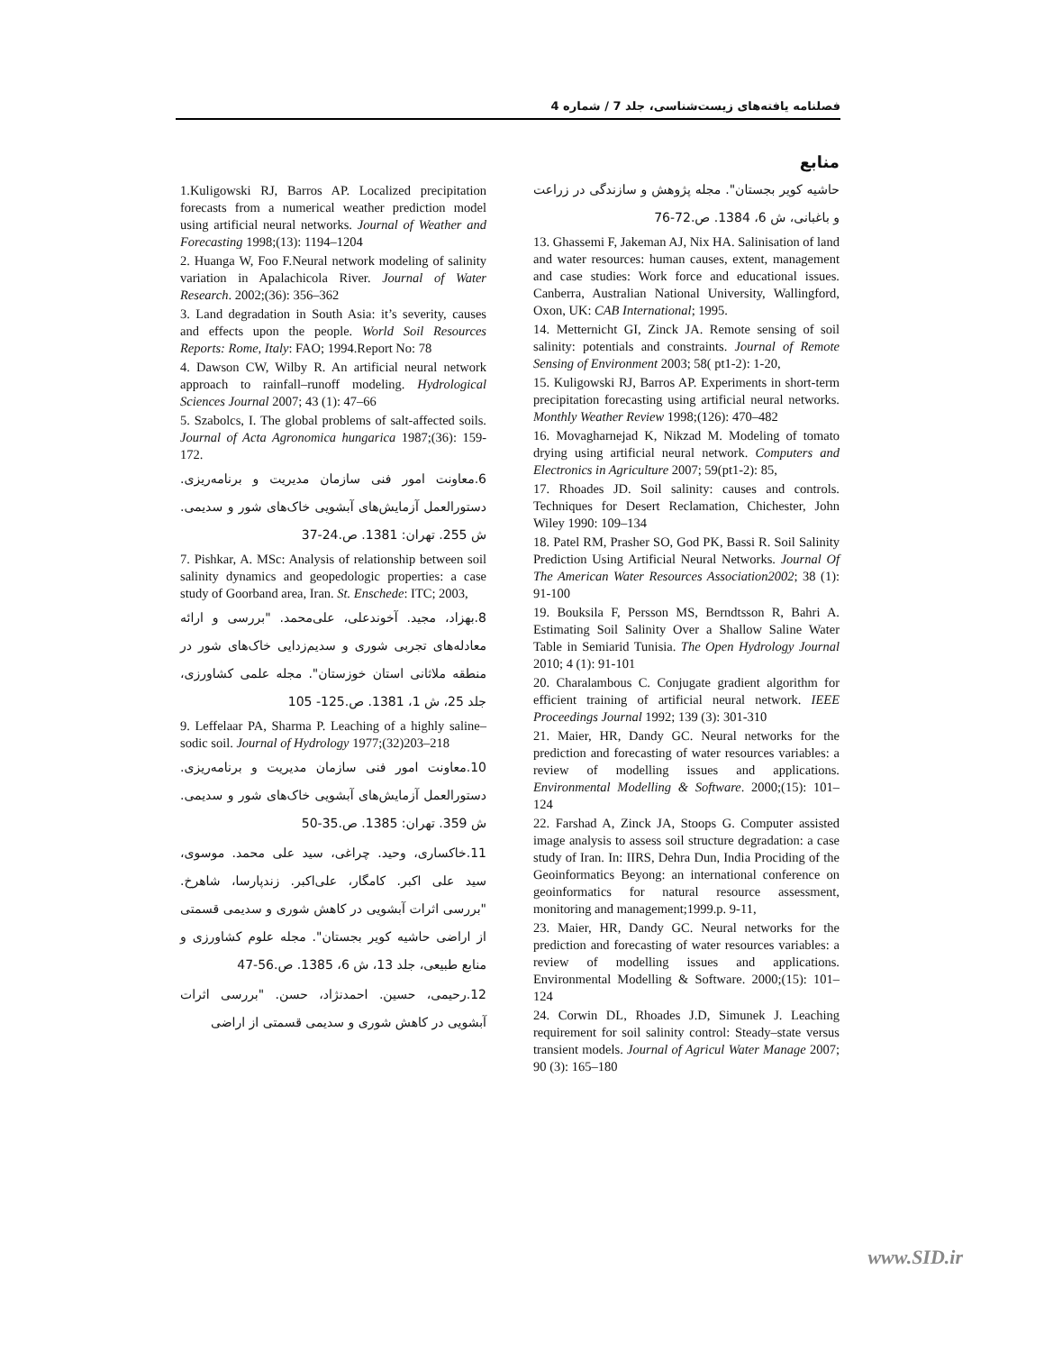فصلنامه یافته‌های زیست‌شناسی، جلد 7 / شماره 4
منابع
حاشیه کویر بجستان". مجله پژوهش و سازندگی در زراعت و باغبانی، ش 6، 1384. ص.72-76
13. Ghassemi F, Jakeman AJ, Nix HA. Salinisation of land and water resources: human causes, extent, management and case studies: Work force and educational issues. Canberra, Australian National University, Wallingford, Oxon, UK: CAB International; 1995.
14. Metternicht GI, Zinck JA. Remote sensing of soil salinity: potentials and constraints. Journal of Remote Sensing of Environment 2003; 58( pt1-2): 1-20,
15. Kuligowski RJ, Barros AP. Experiments in short-term precipitation forecasting using artificial neural networks. Monthly Weather Review 1998;(126): 470–482
16. Movagharnejad K, Nikzad M. Modeling of tomato drying using artificial neural network. Computers and Electronics in Agriculture 2007; 59(pt1-2): 85,
17. Rhoades JD. Soil salinity: causes and controls. Techniques for Desert Reclamation, Chichester, John Wiley 1990: 109–134
18. Patel RM, Prasher SO, God PK, Bassi R. Soil Salinity Prediction Using Artificial Neural Networks. Journal Of The American Water Resources Association2002; 38 (1): 91-100
19. Bouksila F, Persson MS, Berndtsson R, Bahri A. Estimating Soil Salinity Over a Shallow Saline Water Table in Semiarid Tunisia. The Open Hydrology Journal 2010; 4 (1): 91-101
20. Charalambous C. Conjugate gradient algorithm for efficient training of artificial neural network. IEEE Proceedings Journal 1992; 139 (3): 301-310
21. Maier, HR, Dandy GC. Neural networks for the prediction and forecasting of water resources variables: a review of modelling issues and applications. Environmental Modelling & Software. 2000;(15): 101–124
22. Farshad A, Zinck JA, Stoops G. Computer assisted image analysis to assess soil structure degradation: a case study of Iran. In: IIRS, Dehra Dun, India Prociding of the Geoinformatics Beyong: an international conference on geoinformatics for natural resource assessment, monitoring and management;1999.p. 9-11,
23. Maier, HR, Dandy GC. Neural networks for the prediction and forecasting of water resources variables: a review of modelling issues and applications. Environmental Modelling & Software. 2000;(15): 101–124
24. Corwin DL, Rhoades J.D, Simunek J. Leaching requirement for soil salinity control: Steady–state versus transient models. Journal of Agricul Water Manage 2007; 90 (3): 165–180
1.Kuligowski RJ, Barros AP. Localized precipitation forecasts from a numerical weather prediction model using artificial neural networks. Journal of Weather and Forecasting 1998;(13): 1194–1204
2. Huanga W, Foo F.Neural network modeling of salinity variation in Apalachicola River. Journal of Water Research. 2002;(36): 356–362
3. Land degradation in South Asia: it’s severity, causes and effects upon the people. World Soil Resources Reports: Rome, Italy: FAO; 1994.Report No: 78
4. Dawson CW, Wilby R. An artificial neural network approach to rainfall–runoff modeling. Hydrological Sciences Journal 2007; 43 (1): 47–66
5. Szabolcs, I. The global problems of salt-affected soils. Journal of Acta Agronomica hungarica 1987;(36): 159-172.
6.معاونت امور فنی سازمان مدیریت و برنامه‌ریزی. دستورالعمل آزمایش‌های آبشویی خاک‌های شور و سدیمی. ش 255. تهران: 1381. ص.24-37
7. Pishkar, A. MSc: Analysis of relationship between soil salinity dynamics and geopedologic properties: a case study of Goorband area, Iran. St. Enschede: ITC; 2003,
8.بهزاد، مجید. آخوندعلی، علی‌محمد. "بررسی و ارائه معادله‌های تجربی شوری و سدیم‌زدایی خاک‌های شور در منطقه ملاثانی استان خوزستان". مجله علمی کشاورزی، جلد 25، ش 1، 1381. ص.125- 105
9. Leffelaar PA, Sharma P. Leaching of a highly saline–sodic soil. Journal of Hydrology 1977;(32)203–218
10.معاونت امور فنی سازمان مدیریت و برنامه‌ریزی. دستورالعمل آزمایش‌های آبشویی خاک‌های شور و سدیمی. ش 359. تهران: 1385. ص.35-50
11.خاکساری، وحید. چراغی، سید علی محمد. موسوی، سید علی اکبر. کامگار، علی‌اکبر. زندپارسا، شاهرخ. "بررسی اثرات آبشویی در کاهش شوری و سدیمی قسمتی از اراضی حاشیه کویر بجستان". مجله علوم کشاورزی و منابع طبیعی، جلد 13، ش 6، 1385. ص.56-47
12.رحیمی، حسین. احمدنژاد، حسن. "بررسی اثرات آبشویی در کاهش شوری و سدیمی قسمتی از اراضی
www.SID.ir